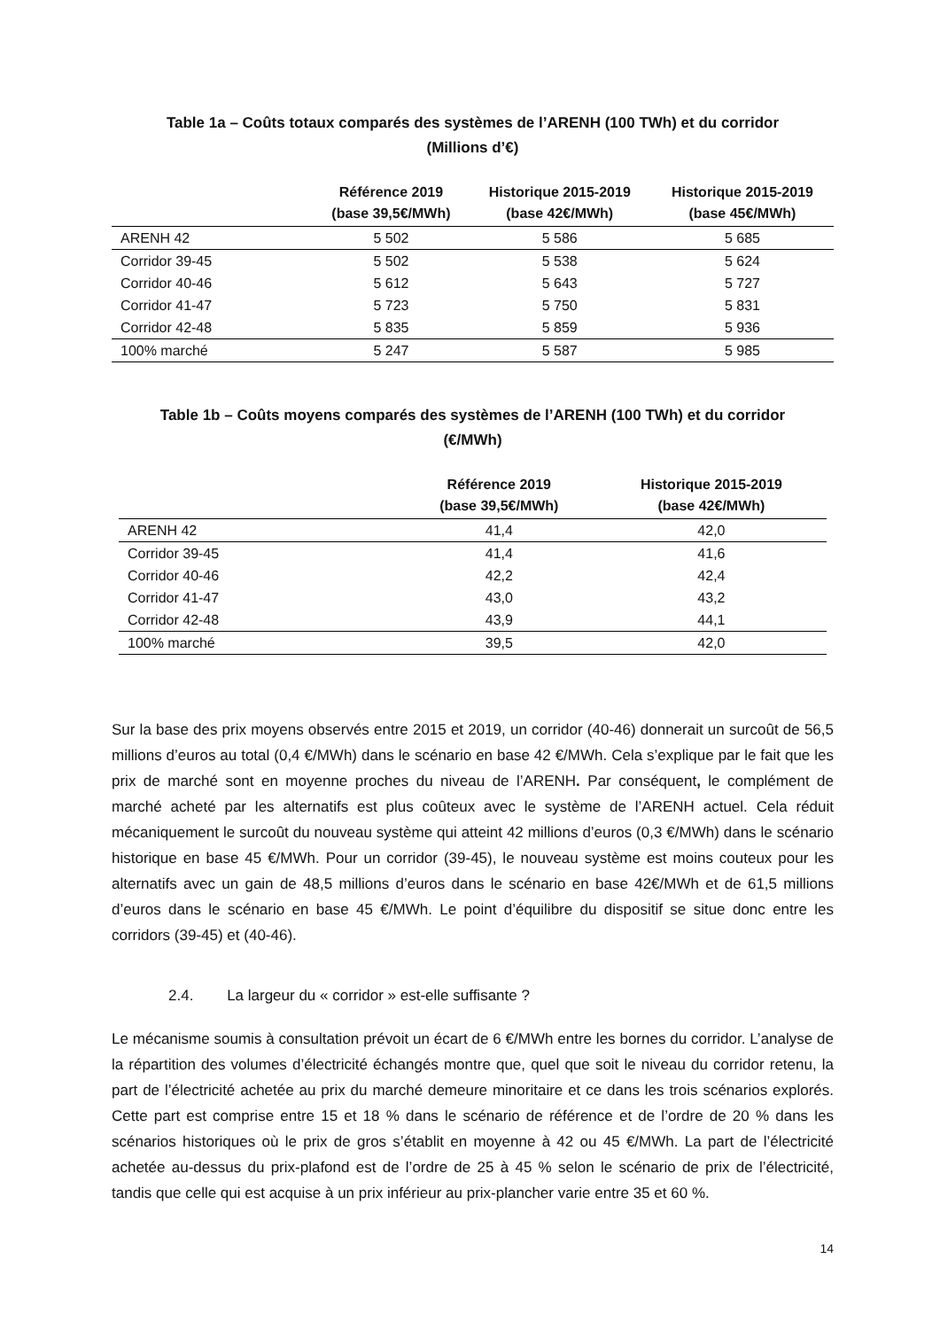Table 1a – Coûts totaux comparés des systèmes de l’ARENH (100 TWh) et du corridor
(Millions d’€)
| | Référence 2019 (base 39,5€/MWh) | Historique 2015-2019 (base 42€/MWh) | Historique 2015-2019 (base 45€/MWh) |
| --- | --- | --- | --- |
| ARENH 42 | 5 502 | 5 586 | 5 685 |
| Corridor 39-45 | 5 502 | 5 538 | 5 624 |
| Corridor 40-46 | 5 612 | 5 643 | 5 727 |
| Corridor 41-47 | 5 723 | 5 750 | 5 831 |
| Corridor 42-48 | 5 835 | 5 859 | 5 936 |
| 100% marché | 5 247 | 5 587 | 5 985 |
Table 1b – Coûts moyens comparés des systèmes de l’ARENH (100 TWh) et du corridor
(€/MWh)
| | Référence 2019 (base 39,5€/MWh) | Historique 2015-2019 (base 42€/MWh) |
| --- | --- | --- |
| ARENH 42 | 41,4 | 42,0 |
| Corridor 39-45 | 41,4 | 41,6 |
| Corridor 40-46 | 42,2 | 42,4 |
| Corridor 41-47 | 43,0 | 43,2 |
| Corridor 42-48 | 43,9 | 44,1 |
| 100% marché | 39,5 | 42,0 |
Sur la base des prix moyens observés entre 2015 et 2019, un corridor (40-46) donnerait un surcoût de 56,5 millions d’euros au total (0,4 €/MWh) dans le scénario en base 42 €/MWh. Cela s’explique par le fait que les prix de marché sont en moyenne proches du niveau de l’ARENH. Par conséquent, le complément de marché acheté par les alternatifs est plus coûteux avec le système de l’ARENH actuel. Cela réduit mécaniquement le surcoût du nouveau système qui atteint 42 millions d’euros (0,3 €/MWh) dans le scénario historique en base 45 €/MWh. Pour un corridor (39-45), le nouveau système est moins couteux pour les alternatifs avec un gain de 48,5 millions d’euros dans le scénario en base 42€/MWh et de 61,5 millions d’euros dans le scénario en base 45 €/MWh. Le point d’équilibre du dispositif se situe donc entre les corridors (39-45) et (40-46).
2.4. La largeur du « corridor » est-elle suffisante ?
Le mécanisme soumis à consultation prévoit un écart de 6 €/MWh entre les bornes du corridor. L’analyse de la répartition des volumes d’électricité échangés montre que, quel que soit le niveau du corridor retenu, la part de l’électricité achetée au prix du marché demeure minoritaire et ce dans les trois scénarios explorés. Cette part est comprise entre 15 et 18 % dans le scénario de référence et de l’ordre de 20 % dans les scénarios historiques où le prix de gros s’établit en moyenne à 42 ou 45 €/MWh. La part de l’électricité achetée au-dessus du prix-plafond est de l’ordre de 25 à 45 % selon le scénario de prix de l’électricité, tandis que celle qui est acquise à un prix inférieur au prix-plancher varie entre 35 et 60 %.
14